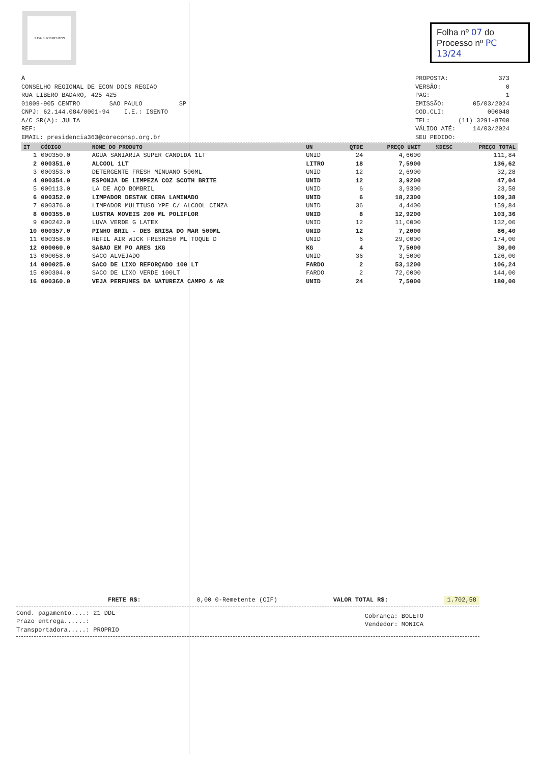JUBA SUPRIMENTOS
Folha nº 07 do
Processo nº PC 13/24
À
CONSELHO REGIONAL DE ECON DOIS REGIAO
RUA LIBERO BADARO, 425 425
01009-905 CENTRO SAO PAULO SP
CNPJ: 62.144.084/0001-94 I.E.: ISENTO
A/C SR(A): JULIA
REF:
EMAIL: presidencia363@coreconsp.org.br
PROPOSTA: 373
VERSÃO: 0
PAG: 1
EMISSÃO: 05/03/2024
COD.CLI: 000048
TEL: (11) 3291-8700
VÁLIDO ATÉ: 14/03/2024
SEU PEDIDO:
| IT | CÓDIGO | NOME DO PRODUTO | UN | QTDE | PREÇO UNIT | %DESC | PREÇO TOTAL |
| --- | --- | --- | --- | --- | --- | --- | --- |
| 1 | 000350.0 | AGUA SANIARIA SUPER CANDIDA 1LT | UNID | 24 | 4,6600 | | 111,84 |
| 2 | 000351.0 | ALCOOL 1LT | LITRO | 18 | 7,5900 | | 136,62 |
| 3 | 000353.0 | DETERGENTE FRESH MINUANO 500ML | UNID | 12 | 2,6900 | | 32,28 |
| 4 | 000354.0 | ESPONJA DE LIMPEZA COZ SCOTH BRITE | UNID | 12 | 3,9200 | | 47,04 |
| 5 | 000113.0 | LA DE AÇO BOMBRIL | UNID | 6 | 3,9300 | | 23,58 |
| 6 | 000352.0 | LIMPADOR DESTAK CERA LAMINADO | UNID | 6 | 18,2300 | | 109,38 |
| 7 | 000376.0 | LIMPADOR MULTIUSO YPE C/ ALCOOL CINZA | UNID | 36 | 4,4400 | | 159,84 |
| 8 | 000355.0 | LUSTRA MOVEIS 200 ML POLIFLOR | UNID | 8 | 12,9200 | | 103,36 |
| 9 | 000242.0 | LUVA VERDE G LATEX | UNID | 12 | 11,0000 | | 132,00 |
| 10 | 000357.0 | PINHO BRIL - DES BRISA DO MAR 500ML | UNID | 12 | 7,2000 | | 86,40 |
| 11 | 000358.0 | REFIL AIR WICK FRESH250 ML TOQUE D | UNID | 6 | 29,0000 | | 174,00 |
| 12 | 000060.0 | SABAO EM PO ARES 1KG | KG | 4 | 7,5000 | | 30,00 |
| 13 | 000058.0 | SACO ALVEJADO | UNID | 36 | 3,5000 | | 126,00 |
| 14 | 000025.0 | SACO DE LIXO REFORÇADO 100 LT | FARDO | 2 | 53,1200 | | 106,24 |
| 15 | 000304.0 | SACO DE LIXO VERDE 100LT | FARDO | 2 | 72,0000 | | 144,00 |
| 16 | 000360.0 | VEJA PERFUMES DA NATUREZA CAMPO & AR | UNID | 24 | 7,5000 | | 180,00 |
FRETE R$: 0,00 0-Remetente (CIF) VALOR TOTAL R$: 1.702,58
Cond. pagamento....: 21 DDL
Prazo entrega......:
Transportadora.....: PROPRIO
Cobrança: BOLETO
Vendedor: MONICA